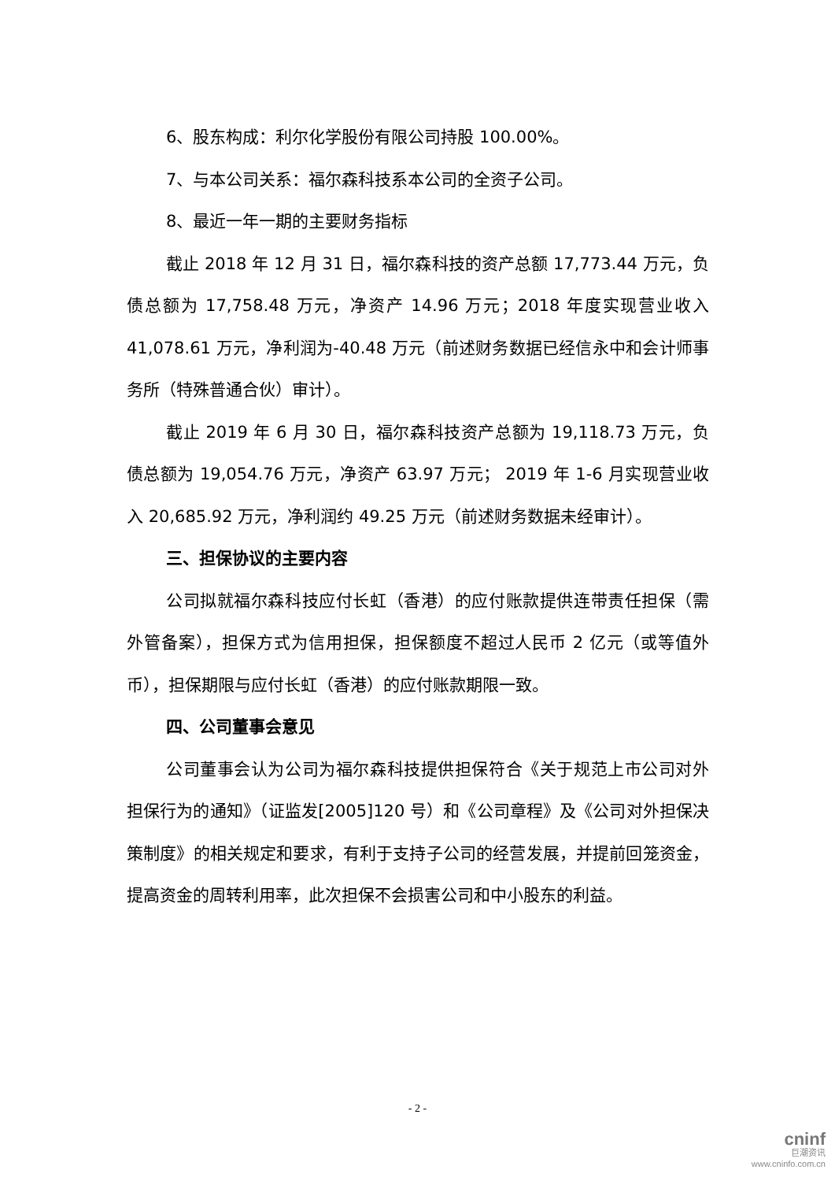6、股东构成：利尔化学股份有限公司持股 100.00%。
7、与本公司关系：福尔森科技系本公司的全资子公司。
8、最近一年一期的主要财务指标
截止 2018 年 12 月 31 日，福尔森科技的资产总额 17,773.44 万元，负债总额为 17,758.48 万元，净资产 14.96 万元；2018 年度实现营业收入 41,078.61 万元，净利润为-40.48 万元（前述财务数据已经信永中和会计师事务所（特殊普通合伙）审计）。
截止 2019 年 6 月 30 日，福尔森科技资产总额为 19,118.73 万元，负债总额为 19,054.76 万元，净资产 63.97 万元； 2019 年 1-6 月实现营业收入 20,685.92 万元，净利润约 49.25 万元（前述财务数据未经审计）。
三、担保协议的主要内容
公司拟就福尔森科技应付长虹（香港）的应付账款提供连带责任担保（需外管备案），担保方式为信用担保，担保额度不超过人民币 2 亿元（或等值外币），担保期限与应付长虹（香港）的应付账款期限一致。
四、公司董事会意见
公司董事会认为公司为福尔森科技提供担保符合《关于规范上市公司对外担保行为的通知》（证监发[2005]120 号）和《公司章程》及《公司对外担保决策制度》的相关规定和要求，有利于支持子公司的经营发展，并提前回笼资金，提高资金的周转利用率，此次担保不会损害公司和中小股东的利益。
- 2 -
cninf
巨潮资讯
www.cninfo.com.cn